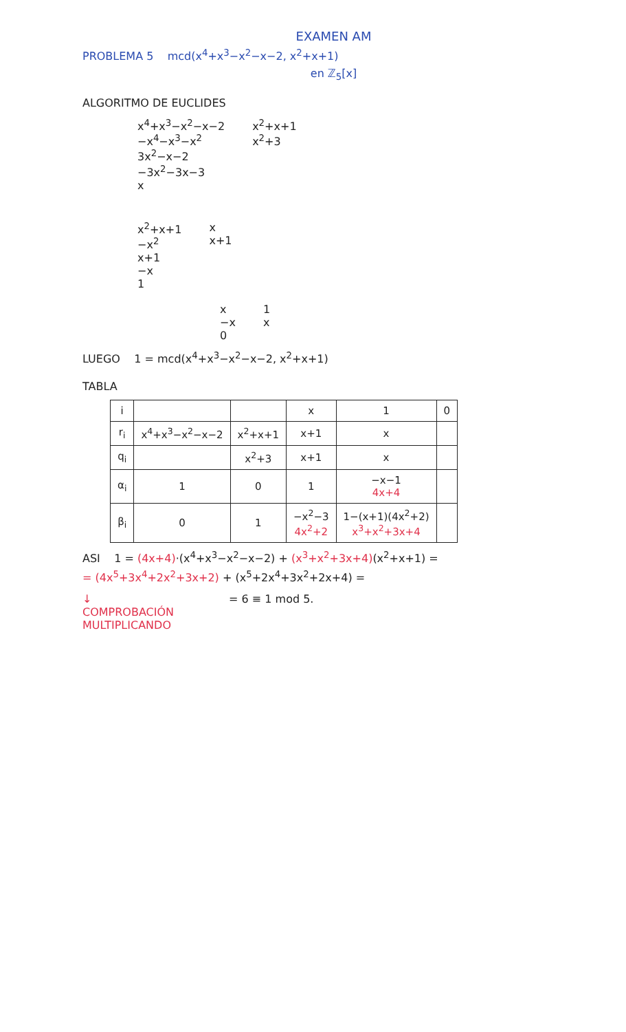EXAMEN AM
PROBLEMA 5 mcd(x<sup>4</sup>+x<sup>3</sup>−x<sup>2</sup>−x−2, x<sup>2</sup>+x+1)
en ℤ<sub>5</sub>[x]
ALGORITMO DE EUCLIDES
x<sup>4</sup>+x<sup>3</sup>−x<sup>2</sup>−x−2
−x<sup>4</sup>−x<sup>3</sup>−x<sup>2</sup>
3x<sup>2</sup>−x−2
−3x<sup>2</sup>−3x−3
x
x<sup>2</sup>+x+1
x<sup>2</sup>+3
x<sup>2</sup>+x+1
−x<sup>2</sup>
x+1
−x
1
x
x+1
x
−x
0
1
x
LUEGO 1 = mcd(x<sup>4</sup>+x<sup>3</sup>−x<sup>2</sup>−x−2, x<sup>2</sup>+x+1)
TABLA
| i | | | x | 1 | 0 |
| r<sub>i</sub> | x<sup>4</sup>+x<sup>3</sup>−x<sup>2</sup>−x−2 | x<sup>2</sup>+x+1 | x+1 | x | |
| q<sub>i</sub> | | x<sup>2</sup>+3 | x+1 | x | |
| α<sub>i</sub> | 1 | 0 | 1 | −x−1 4x+4 | |
| β<sub>i</sub> | 0 | 1 | −x<sup>2</sup>−3 4x<sup>2</sup>+2 | 1−(x+1)(4x<sup>2</sup>+2) x<sup>3</sup>+x<sup>2</sup>+3x+4 | |
ASI 1 = (4x+4)·(x<sup>4</sup>+x<sup>3</sup>−x<sup>2</sup>−x−2) + (x<sup>3</sup>+x<sup>2</sup>+3x+4)(x<sup>2</sup>+x+1) =
= (4x<sup>5</sup>+3x<sup>4</sup>+2x<sup>2</sup>+3x+2) + (x<sup>5</sup>+2x<sup>4</sup>+3x<sup>2</sup>+2x+4) =
↓
COMPROBACIÓN
MULTIPLICANDO
= 6 ≡ 1 mod 5.